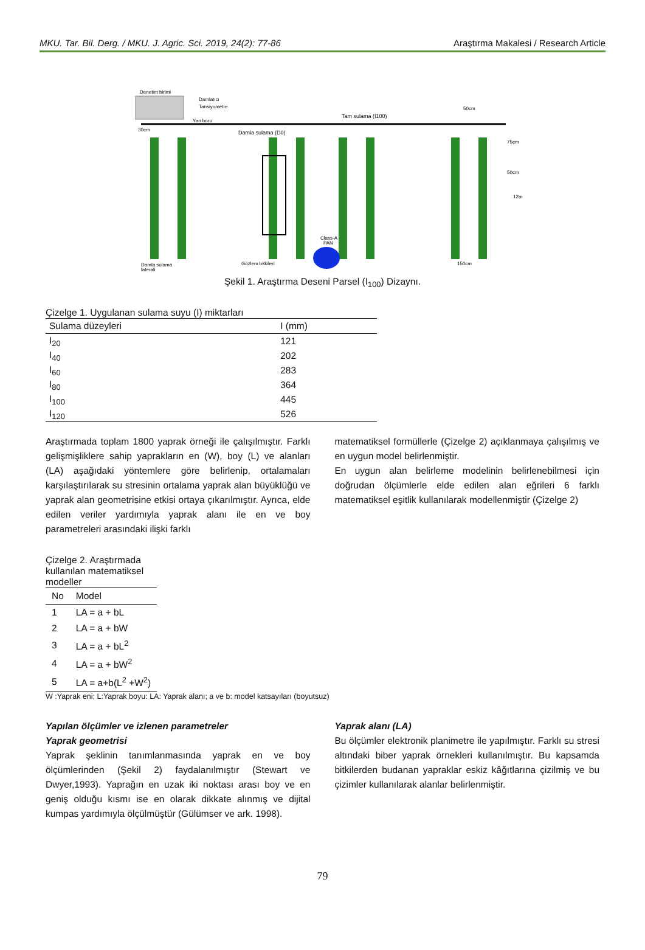MKU. Tar. Bil. Derg. / MKU. J. Agric. Sci. 2019, 24(2): 77-86 Araştırma Makalesi / Research Article
Denetim birimi
Damlatıcı
Tansiyometre
Tam sulama (I100)
Yan boru
Damla sulama (D0)
Class-A
PAN
Damla sulama
laterali
Gözlem bitkileri
150cm
50cm
75cm
50cm
12m
30cm
Şekil 1. Araştırma Deseni Parsel (I<sub>100</sub>) Dizaynı.
Çizelge 1. Uygulanan sulama suyu (I) miktarları
| Sulama düzeyleri | I (mm) |
| --- | --- |
| I<sub>20</sub> | 121 |
| I<sub>40</sub> | 202 |
| I<sub>60</sub> | 283 |
| I<sub>80</sub> | 364 |
| I<sub>100</sub> | 445 |
| I<sub>120</sub> | 526 |
Araştırmada toplam 1800 yaprak örneği ile çalışılmıştır. Farklı gelişmişliklere sahip yaprakların en (W), boy (L) ve alanları (LA) aşağıdaki yöntemlere göre belirlenip, ortalamaları karşılaştırılarak su stresinin ortalama yaprak alan büyüklüğü ve yaprak alan geometrisine etkisi ortaya çıkarılmıştır. Ayrıca, elde edilen veriler yardımıyla yaprak alanı ile en ve boy parametreleri arasındaki ilişki farklı
matematiksel formüllerle (Çizelge 2) açıklanmaya çalışılmış ve en uygun model belirlenmiştir.
En uygun alan belirleme modelinin belirlenebilmesi için doğrudan ölçümlerle elde edilen alan eğrileri 6 farklı matematiksel eşitlik kullanılarak modellenmiştir (Çizelge 2)
Çizelge 2. Araştırmada kullanılan matematiksel modeller
| No | Model |
| --- | --- |
| 1 | LA = a + bL |
| 2 | LA = a + bW |
| 3 | LA = a + bL<sup>2</sup> |
| 4 | LA = a + bW<sup>2</sup> |
| 5 | LA = a+b(L<sup>2</sup> +W<sup>2</sup>) |
W :Yaprak eni; L:Yaprak boyu: LA: Yaprak alanı; a ve b: model katsayıları (boyutsuz)
Yapılan ölçümler ve izlenen parametreler
Yaprak geometrisi
Yaprak şeklinin tanımlanmasında yaprak en ve boy ölçümlerinden (Şekil 2) faydalanılmıştır (Stewart ve Dwyer,1993). Yaprağın en uzak iki noktası arası boy ve en geniş olduğu kısmı ise en olarak dikkate alınmış ve dijital kumpas yardımıyla ölçülmüştür (Gülümser ve ark. 1998).
Yaprak alanı (LA)
Bu ölçümler elektronik planimetre ile yapılmıştır. Farklı su stresi altındaki biber yaprak örnekleri kullanılmıştır. Bu kapsamda bitkilerden budanan yapraklar eskiz kâğıtlarına çizilmiş ve bu çizimler kullanılarak alanlar belirlenmiştir.
79